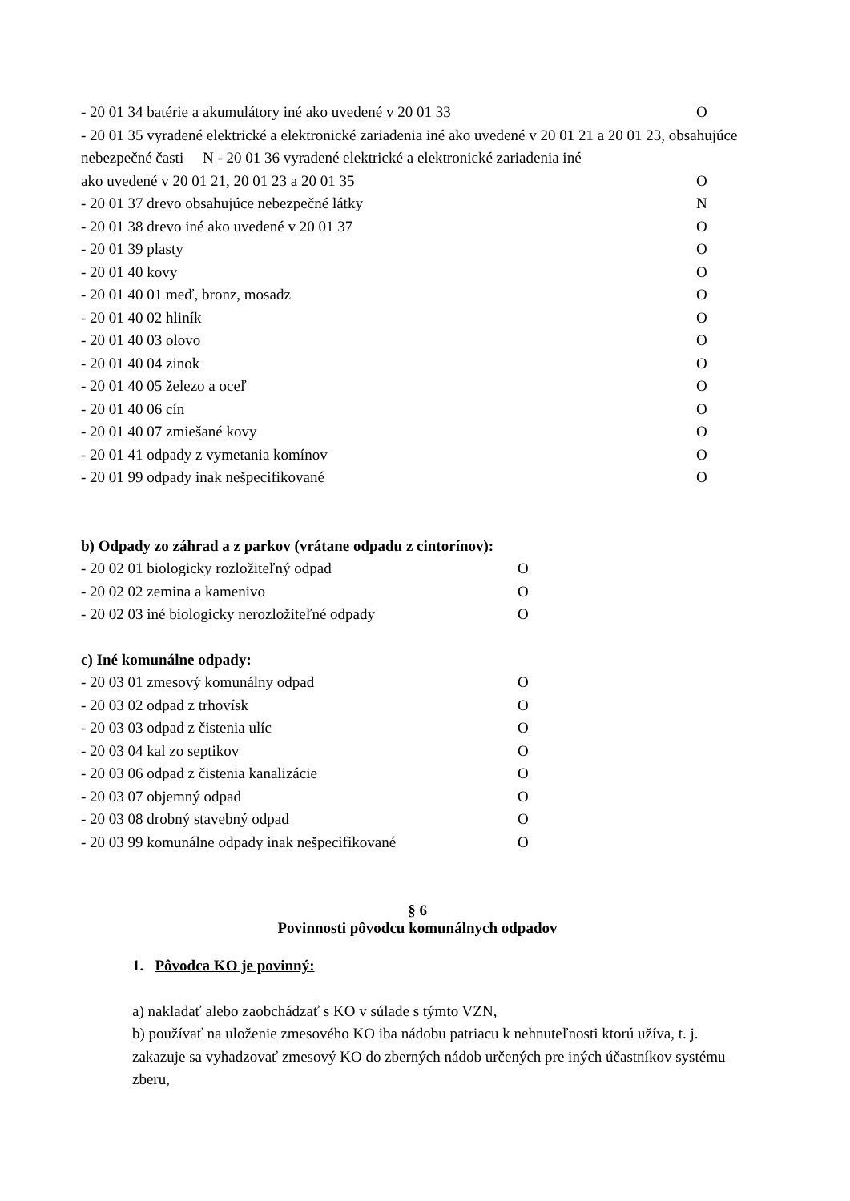- 20 01 34 batérie a akumulátory iné ako uvedené v 20 01 33 O
- 20 01 35 vyradené elektrické a elektronické zariadenia iné ako uvedené v 20 01 21 a 20 01 23, obsahujúce nebezpečné časti N - 20 01 36 vyradené elektrické a elektronické zariadenia iné
ako uvedené v 20 01 21, 20 01 23 a 20 01 35 O
- 20 01 37 drevo obsahujúce nebezpečné látky N
- 20 01 38 drevo iné ako uvedené v 20 01 37 O
- 20 01 39 plasty O
- 20 01 40 kovy O
- 20 01 40 01 meď, bronz, mosadz O
- 20 01 40 02 hliník O
- 20 01 40 03 olovo O
- 20 01 40 04 zinok O
- 20 01 40 05 železo a oceľ O
- 20 01 40 06 cín O
- 20 01 40 07 zmiešané kovy O
- 20 01 41 odpady z vymetania komínov O
- 20 01 99 odpady inak nešpecifikované O
b) Odpady zo záhrad a z parkov (vrátane odpadu z cintorínov):
- 20 02 01 biologicky rozložiteľný odpad O
- 20 02 02 zemina a kamenivo O
- 20 02 03 iné biologicky nerozložiteľné odpady O
c) Iné komunálne odpady:
- 20 03 01 zmesový komunálny odpad O
- 20 03 02 odpad z trhovísk O
- 20 03 03 odpad z čistenia ulíc O
- 20 03 04 kal zo septikov O
- 20 03 06 odpad z čistenia kanalizácie O
- 20 03 07 objemný odpad O
- 20 03 08 drobný stavebný odpad O
- 20 03 99 komunálne odpady inak nešpecifikované O
§ 6
Povinnosti pôvodcu komunálnych odpadov
1. Pôvodca KO je povinný:
a) nakladať alebo zaobchádzať s KO v súlade s týmto VZN,
b) používať na uloženie zmesového KO iba nádobu patriacu k nehnuteľnosti ktorú užíva, t. j. zakazuje sa vyhadzovať zmesový KO do zberných nádob určených pre iných účastníkov systému zberu,